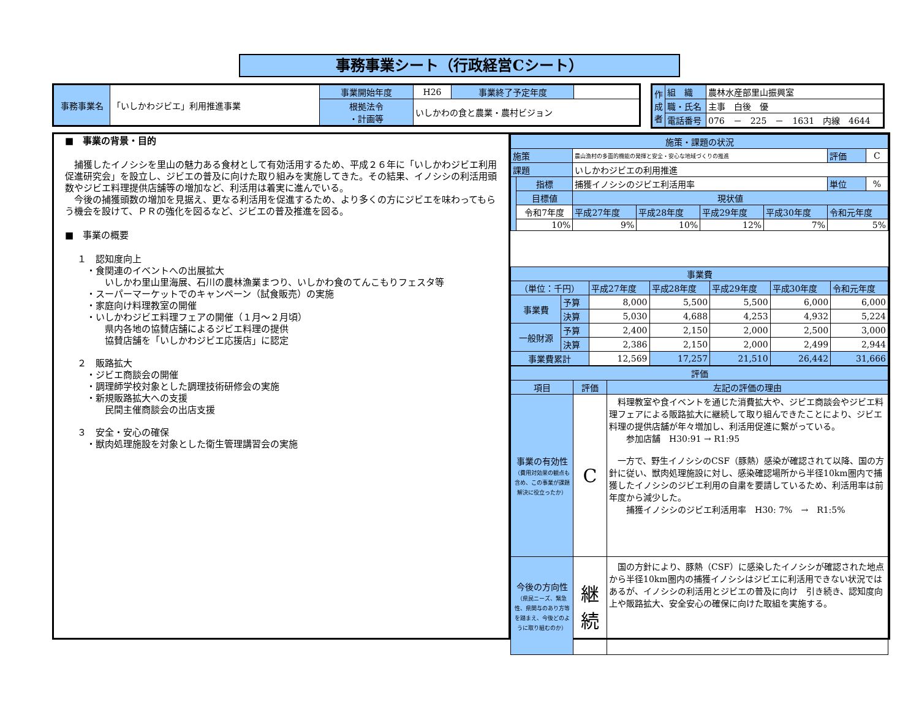事務事業シート（行政経営Cシート）
| 事務事業名 | 「いしかわジビエ」利用推進事業 | 事業開始年度 | H26 | 事業終了予定年度 | |
| | | 根拠法令 ・計画等 | いしかわの食と農業・農村ビジョン | | |
| 作成者 | 組 織 | 農林水産部里山振興室 |
| | 職・氏名 | 主事 白後 優 |
| | 電話番号 | 076 － 225 － 1631 内線 4644 |
■　事業の背景・目的
　捕獲したイノシシを里山の魅力ある食材として有効活用するため、平成２６年に「いしかわジビエ利用促進研究会」を設立し、ジビエの普及に向けた取り組みを実施してきた。その結果、イノシシの利活用頭数やジビエ料理提供店舗等の増加など、利活用は着実に進んでいる。
　今後の捕獲頭数の増加を見据え、更なる利活用を促進するため、より多くの方にジビエを味わってもらう機会を設けて、ＰＲの強化を図るなど、ジビエの普及推進を図る。
■　事業の概要
１　認知度向上
　・食関連のイベントへの出展拡大
　　　いしかわ里山里海展、石川の農林漁業まつり、いしかわ食のてんこもりフェスタ等
　・スーパーマーケットでのキャンペーン（試食販売）の実施
　・家庭向け料理教室の開催
　・いしかわジビエ料理フェアの開催（１月～２月頃）
　　　県内各地の協賛店舗によるジビエ料理の提供
　　　協賛店舗を「いしかわジビエ応援店」に認定
２　販路拡大
　・ジビエ商談会の開催
　・調理師学校対象とした調理技術研修会の実施
　・新規販路拡大への支援
　　　民間主催商談会の出店支援
３　安全・安心の確保
　・獣肉処理施設を対象とした衛生管理講習会の実施
| 施策・課題の状況 | | | | | | | |
| --- | --- | --- | --- | --- | --- | --- | --- |
| 施策 | | 農山漁村の多面的機能の発揮と安全・安心な地域づくりの推進 | | | | 評価 | C |
| 課題 | | いしかわジビエの利用推進 | | | | | |
| | 指標 | 捕獲イノシシのジビエ利活用率 | | | | 単位 | % |
| | 目標値 | 現状値 | | | | | |
| | 令和7年度 | 平成27年度 | 平成28年度 | 平成29年度 | 平成30年度 | 令和元年度 | |
| | 10% | 9% | 10% | 12% | 7% | 5% | |
| 事業費 | | | | | | |
| --- | --- | --- | --- | --- | --- | --- |
| （単位：千円） | | 平成27年度 | 平成28年度 | 平成29年度 | 平成30年度 | 令和元年度 |
| 事業費 | 予算 | 8,000 | 5,500 | 5,500 | 6,000 | 6,000 |
| | 決算 | 5,030 | 4,688 | 4,253 | 4,932 | 5,224 |
| 一般財源 | 予算 | 2,400 | 2,150 | 2,000 | 2,500 | 3,000 |
| | 決算 | 2,386 | 2,150 | 2,000 | 2,499 | 2,944 |
| 事業費累計 | | 12,569 | 17,257 | 21,510 | 26,442 | 31,666 |
| 評価 | | |
| --- | --- | --- |
| 項目 | 評価 | 左記の評価の理由 |
| 事業の有効性 （費用対効果の観点も含め、この事業が課題解決に役立ったか） | C | 料理教室や食イベントを通じた消費拡大や、ジビエ商談会やジビエ料理フェアによる販路拡大に継続して取り組んできたことにより、ジビエ料理の提供店舗が年々増加し、利活用促進に繋がっている。 参加店舗 H30:91 → R1:95 一方で、野生イノシシのCSF（豚熱）感染が確認されて以降、国の方針に従い、獣肉処理施設に対し、感染確認場所から半径10km圏内で捕獲したイノシシのジビエ利用の自粛を要請しているため、利活用率は前年度から減少した。 捕獲イノシシのジビエ利活用率 H30: 7% → R1:5% |
| 今後の方向性 （県民ニーズ、緊急性、県関与のあり方等を踏まえ、今後どのように取り組むのか） | 継続 | 国の方針により、豚熱（CSF）に感染したイノシシが確認された地点から半径10km圏内の捕獲イノシシはジビエに利活用できない状況ではあるが、イノシシの利活用とジビエの普及に向け 引き続き、認知度向上や販路拡大、安全安心の確保に向けた取組を実施する。 |